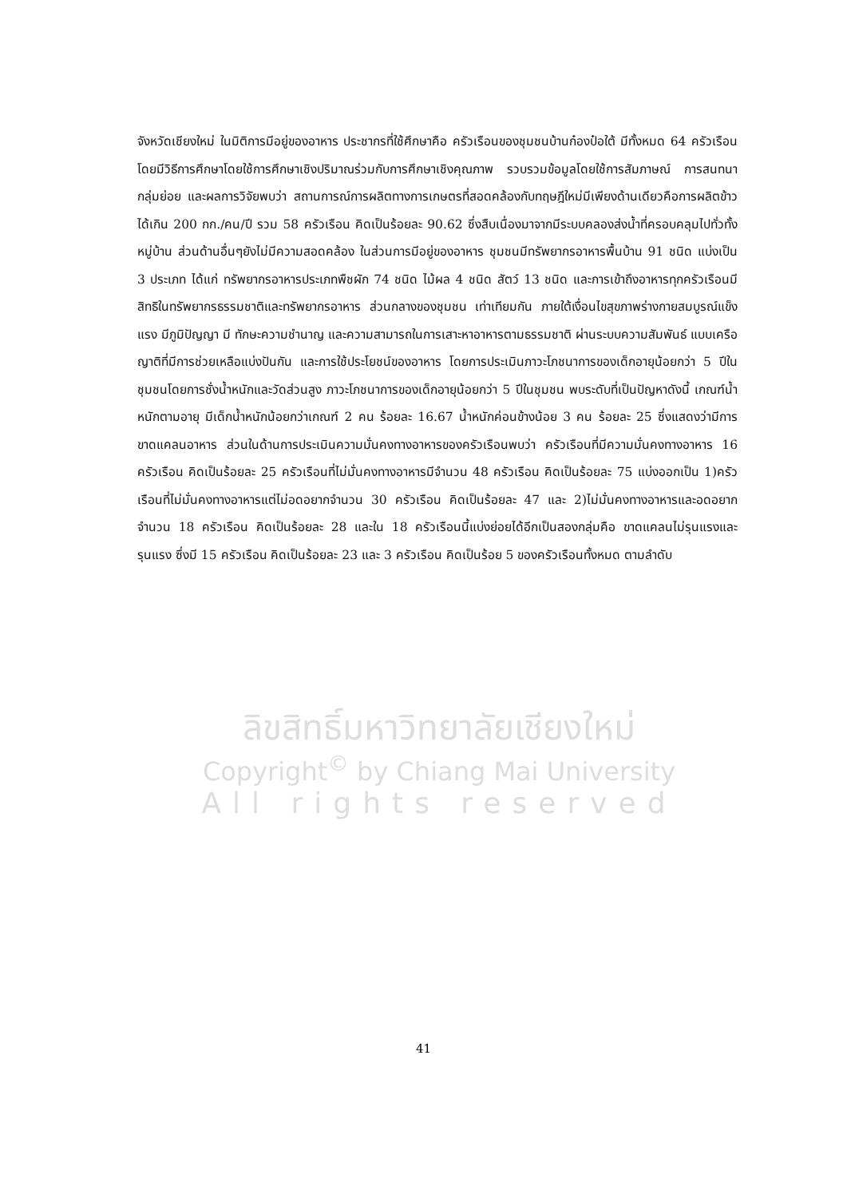จังหวัดเชียงใหม่ ในมิติการมีอยู่ของอาหาร ประชากรที่ใช้ศึกษาคือ ครัวเรือนของชุมชนบ้านก๋องป๋อใต้ มีทั้งหมด 64 ครัวเรือน โดยมีวิธีการศึกษาโดยใช้การศึกษาเชิงปริมาณร่วมกับการศึกษาเชิงคุณภาพ รวบรวมข้อมูลโดยใช้การสัมภาษณ์ การสนทนากลุ่มย่อย และผลการวิจัยพบว่า สถานการณ์การผลิตทางการเกษตรที่สอดคล้องกับทฤษฎีใหม่มีเพียงด้านเดียวคือการผลิตข้าวได้เกิน 200 กก./คน/ปี รวม 58 ครัวเรือน คิดเป็นร้อยละ 90.62 ซึ่งสืบเนื่องมาจากมีระบบคลองส่งน้ำที่ครอบคลุมไปทั่วทั้งหมู่บ้าน ส่วนด้านอื่นๆยังไม่มีความสอดคล้อง ในส่วนการมีอยู่ของอาหาร ชุมชนมีทรัพยากรอาหารพื้นบ้าน 91 ชนิด แบ่งเป็น 3 ประเภท ได้แก่ ทรัพยากรอาหารประเภทพืชผัก 74 ชนิด ไม้ผล 4 ชนิด สัตว์ 13 ชนิด และการเข้าถึงอาหารทุกครัวเรือนมีสิทธิในทรัพยากรธรรมชาติและทรัพยากรอาหาร ส่วนกลางของชุมชน เท่าเทียมกัน ภายใต้เงื่อนไขสุขภาพร่างกายสมบูรณ์แข็งแรง มีภูมิปัญญา มี ทักษะความชำนาญ และความสามารถในการเสาะหาอาหารตามธรรมชาติ ผ่านระบบความสัมพันธ์ แบบเครือญาติที่มีการช่วยเหลือแบ่งปันกัน และการใช้ประโยชน์ของอาหาร โดยการประเมินภาวะโภชนาการของเด็กอายุน้อยกว่า 5 ปีในชุมชนโดยการชั่งน้ำหนักและวัดส่วนสูง ภาวะโภชนาการของเด็กอายุน้อยกว่า 5 ปีในชุมชน พบระดับที่เป็นปัญหาดังนี้ เกณฑ์น้ำหนักตามอายุ มีเด็กน้ำหนักน้อยกว่าเกณฑ์ 2 คน ร้อยละ 16.67 น้ำหนักค่อนข้างน้อย 3 คน ร้อยละ 25 ซึ่งแสดงว่ามีการขาดแคลนอาหาร ส่วนในด้านการประเมินความมั่นคงทางอาหารของครัวเรือนพบว่า ครัวเรือนที่มีความมั่นคงทางอาหาร 16 ครัวเรือน คิดเป็นร้อยละ 25 ครัวเรือนที่ไม่มั่นคงทางอาหารมีจำนวน 48 ครัวเรือน คิดเป็นร้อยละ 75 แบ่งออกเป็น 1)ครัวเรือนที่ไม่มั่นคงทางอาหารแต่ไม่อดอยากจำนวน 30 ครัวเรือน คิดเป็นร้อยละ 47 และ 2)ไม่มั่นคงทางอาหารและอดอยากจำนวน 18 ครัวเรือน คิดเป็นร้อยละ 28 และใน 18 ครัวเรือนนี้แบ่งย่อยได้อีกเป็นสองกลุ่มคือ ขาดแคลนไม่รุนแรงและรุนแรง ซึ่งมี 15 ครัวเรือน คิดเป็นร้อยละ 23 และ 3 ครัวเรือน คิดเป็นร้อย 5 ของครัวเรือนทั้งหมด ตามลำดับ
ลิขสิทธิ์มหาวิทยาลัยเชียงใหม่
Copyright<sup>©</sup> by Chiang Mai University
All rights reserved
41